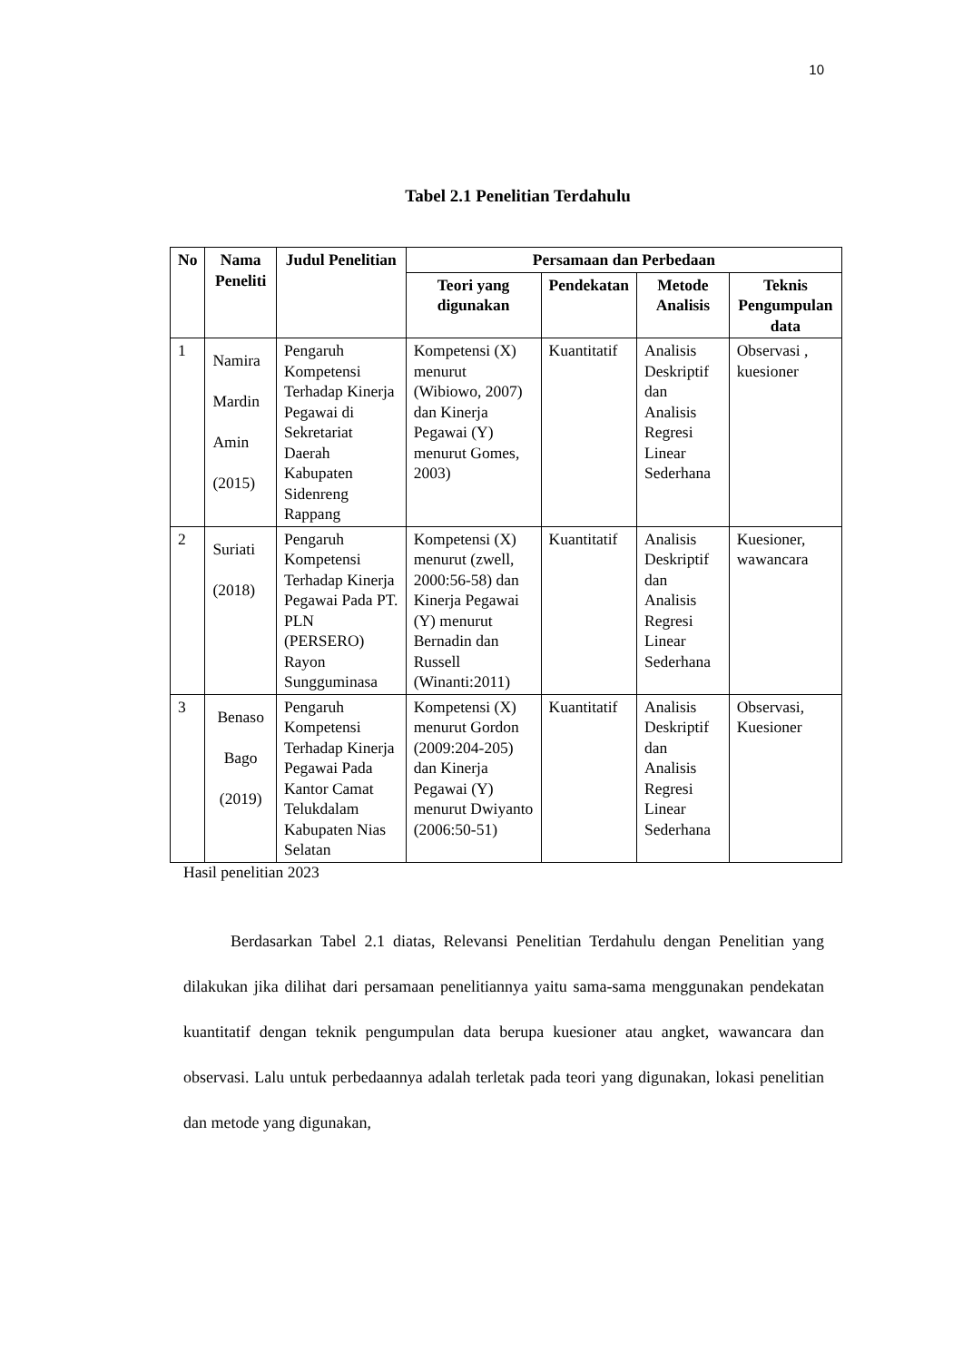10
Tabel 2.1 Penelitian Terdahulu
| No | Nama Peneliti | Judul Penelitian | Persamaan dan Perbedaan | | | |
| --- | --- | --- | --- | --- | --- | --- |
| | | | Teori yang digunakan | Pendekatan | Metode Analisis | Teknis Pengumpulan data |
| 1 | Namira Mardin Amin (2015) | Pengaruh Kompetensi Terhadap Kinerja Pegawai di Sekretariat Daerah Kabupaten Sidenreng Rappang | Kompetensi (X) menurut (Wibiowo, 2007) dan Kinerja Pegawai (Y) menurut Gomes, 2003) | Kuantitatif | Analisis Deskriptif dan Analisis Regresi Linear Sederhana | Observasi , kuesioner |
| 2 | Suriati (2018) | Pengaruh Kompetensi Terhadap Kinerja Pegawai Pada PT. PLN (PERSERO) Rayon Sungguminasa | Kompetensi (X) menurut (zwell, 2000:56-58) dan Kinerja Pegawai (Y) menurut Bernadin dan Russell (Winanti:2011) | Kuantitatif | Analisis Deskriptif dan Analisis Regresi Linear Sederhana | Kuesioner, wawancara |
| 3 | Benaso Bago (2019) | Pengaruh Kompetensi Terhadap Kinerja Pegawai Pada Kantor Camat Telukdalam Kabupaten Nias Selatan | Kompetensi (X) menurut Gordon (2009:204-205) dan Kinerja Pegawai (Y) menurut Dwiyanto (2006:50-51) | Kuantitatif | Analisis Deskriptif dan Analisis Regresi Linear Sederhana | Observasi, Kuesioner |
Hasil penelitian 2023
Berdasarkan Tabel 2.1 diatas, Relevansi Penelitian Terdahulu dengan Penelitian yang dilakukan jika dilihat dari persamaan penelitiannya yaitu sama-sama menggunakan pendekatan kuantitatif dengan teknik pengumpulan data berupa kuesioner atau angket, wawancara dan observasi. Lalu untuk perbedaannya adalah terletak pada teori yang digunakan, lokasi penelitian dan metode yang digunakan,